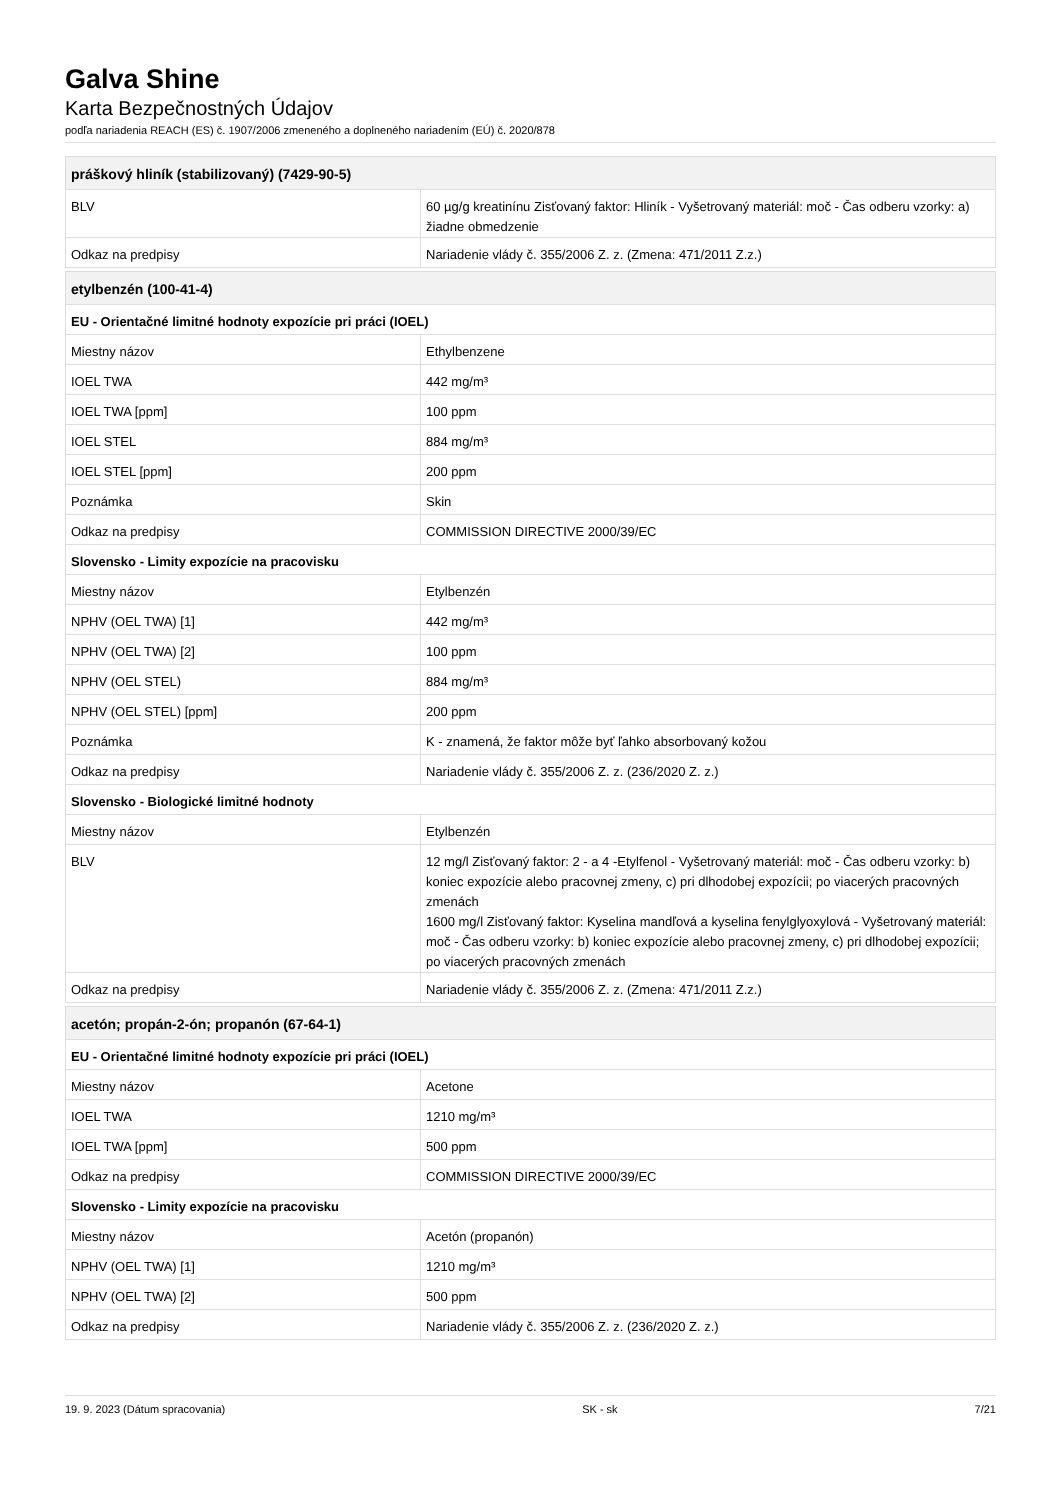Galva Shine
Karta Bezpečnostných Údajov
podľa nariadenia REACH (ES) č. 1907/2006 zmeneného a doplneného nariadením (EÚ) č. 2020/878
| práškový hliník (stabilizovaný) (7429-90-5) | |
| --- | --- |
| BLV | 60 µg/g kreatinínu Zisťovaný faktor: Hliník - Vyšetrovaný materiál: moč - Čas odberu vzorky: a) žiadne obmedzenie |
| Odkaz na predpisy | Nariadenie vlády č. 355/2006 Z. z. (Zmena: 471/2011 Z.z.) |
| etylbenzén (100-41-4) | |
| --- | --- |
| EU - Orientačné limitné hodnoty expozície pri práci (IOEL) | |
| Miestny názov | Ethylbenzene |
| IOEL TWA | 442 mg/m³ |
| IOEL TWA [ppm] | 100 ppm |
| IOEL STEL | 884 mg/m³ |
| IOEL STEL [ppm] | 200 ppm |
| Poznámka | Skin |
| Odkaz na predpisy | COMMISSION DIRECTIVE 2000/39/EC |
| Slovensko - Limity expozície na pracovisku | |
| Miestny názov | Etylbenzén |
| NPHV (OEL TWA) [1] | 442 mg/m³ |
| NPHV (OEL TWA) [2] | 100 ppm |
| NPHV (OEL STEL) | 884 mg/m³ |
| NPHV (OEL STEL) [ppm] | 200 ppm |
| Poznámka | K - znamená, že faktor môže byť ľahko absorbovaný kožou |
| Odkaz na predpisy | Nariadenie vlády č. 355/2006 Z. z. (236/2020 Z. z.) |
| Slovensko - Biologické limitné hodnoty | |
| Miestny názov | Etylbenzén |
| BLV | 12 mg/l Zisťovaný faktor: 2 - a 4 -Etylfenol - Vyšetrovaný materiál: moč - Čas odberu vzorky: b) koniec expozície alebo pracovnej zmeny, c) pri dlhodobej expozícii; po viacerých pracovných zmenách 1600 mg/l Zisťovaný faktor: Kyselina mandľová a kyselina fenylglyoxylová - Vyšetrovaný materiál: moč - Čas odberu vzorky: b) koniec expozície alebo pracovnej zmeny, c) pri dlhodobej expozícii; po viacerých pracovných zmenách |
| Odkaz na predpisy | Nariadenie vlády č. 355/2006 Z. z. (Zmena: 471/2011 Z.z.) |
| acetón; propán-2-ón; propanón (67-64-1) | |
| --- | --- |
| EU - Orientačné limitné hodnoty expozície pri práci (IOEL) | |
| Miestny názov | Acetone |
| IOEL TWA | 1210 mg/m³ |
| IOEL TWA [ppm] | 500 ppm |
| Odkaz na predpisy | COMMISSION DIRECTIVE 2000/39/EC |
| Slovensko - Limity expozície na pracovisku | |
| Miestny názov | Acetón (propanón) |
| NPHV (OEL TWA) [1] | 1210 mg/m³ |
| NPHV (OEL TWA) [2] | 500 ppm |
| Odkaz na predpisy | Nariadenie vlády č. 355/2006 Z. z. (236/2020 Z. z.) |
19. 9. 2023 (Dátum spracovania) SK - sk 7/21